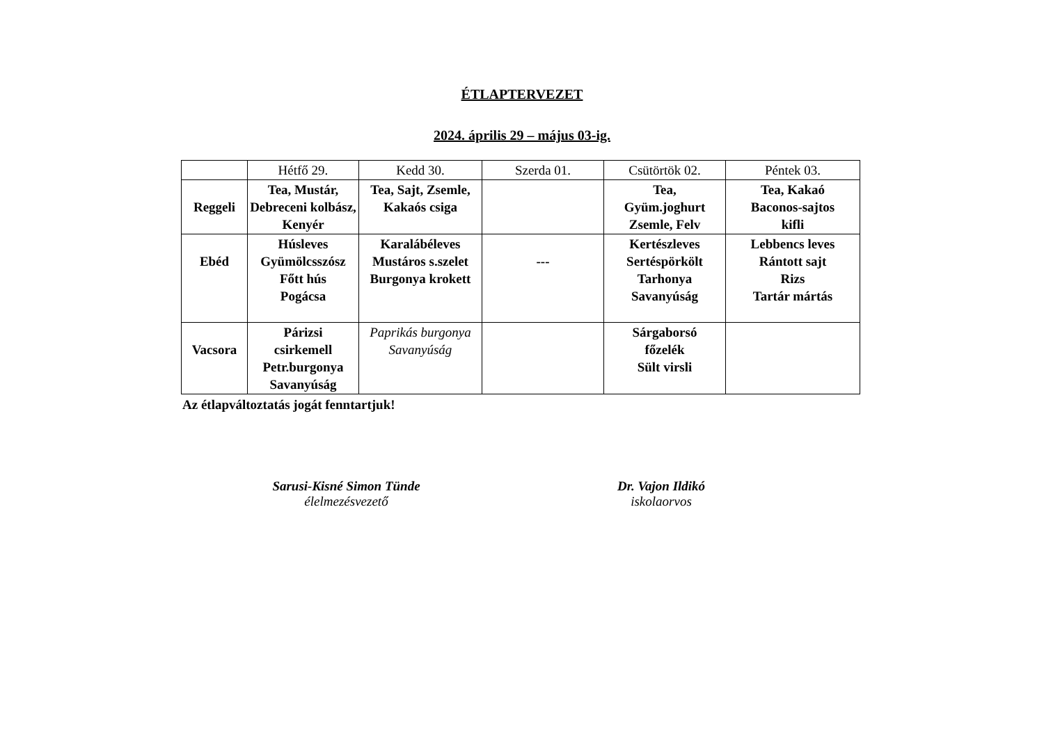ÉTLAPTERVEZET
2024. április 29 – május 03-ig.
| | Hétfő 29. | Kedd 30. | Szerda 01. | Csütörtök 02. | Péntek 03. |
| --- | --- | --- | --- | --- | --- |
| Reggeli | Tea, Mustár, Debreceni kolbász, Kenyér | Tea, Sajt, Zsemle, Kakaós csiga | | Tea, Gyüm.joghurt Zsemle, Felv | Tea, Kakaó Baconos-sajtos kifli |
| Ebéd | Húsleves Gyümölcsszósz Főtt hús Pogácsa | Karalábéleves Mustáros s.szelet Burgonya krokett | --- | Kertészleves Sertéspörkölt Tarhonya Savanyúság | Lebbencs leves Rántott sajt Rizs Tartár mártás |
| Vacsora | Párizsi csirkemell Petr.burgonya Savanyúság | Paprikás burgonya Savanyúság | | Sárgaborsó főzelék Sült virsli | |
Az étlapváltoztatás jogát fenntartjuk!
Sarusi-Kisné Simon Tünde
élelmezésvezető
Dr. Vajon Ildikó
iskolaorvos